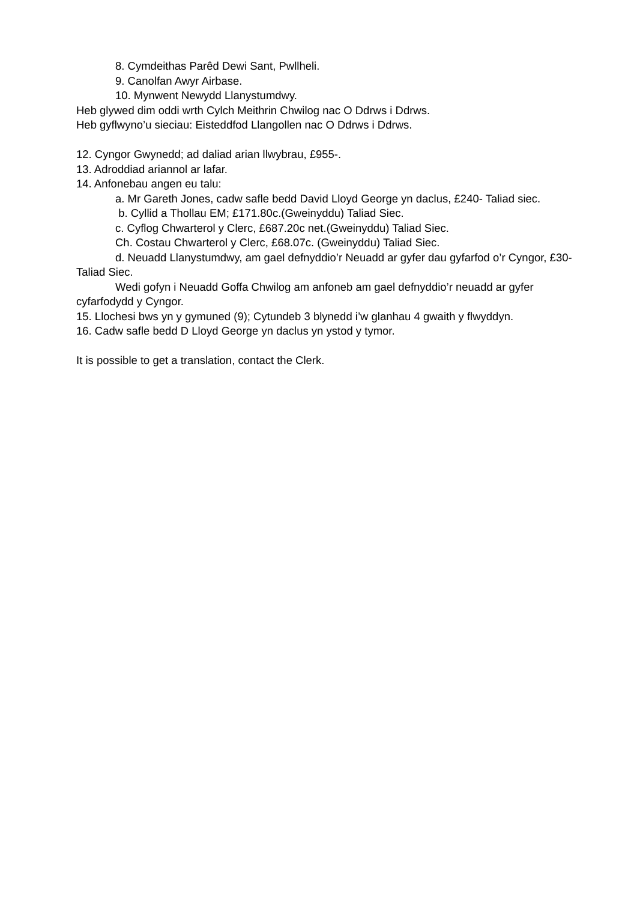8. Cymdeithas Parêd Dewi Sant, Pwllheli.
9. Canolfan Awyr Airbase.
10. Mynwent Newydd Llanystumdwy.
Heb glywed dim oddi wrth Cylch Meithrin Chwilog nac O Ddrws i Ddrws.
Heb gyflwyno’u sieciau: Eisteddfod Llangollen nac O Ddrws i Ddrws.
12. Cyngor Gwynedd; ad daliad arian llwybrau, £955-.
13. Adroddiad ariannol ar lafar.
14. Anfonebau angen eu talu:
a. Mr Gareth Jones, cadw safle bedd David Lloyd George yn daclus, £240- Taliad siec.
b. Cyllid a Thollau EM; £171.80c.(Gweinyddu) Taliad Siec.
c. Cyflog Chwarterol y Clerc, £687.20c net.(Gweinyddu) Taliad Siec.
Ch. Costau Chwarterol y Clerc, £68.07c. (Gweinyddu) Taliad Siec.
d. Neuadd Llanystumdwy, am gael defnyddio’r Neuadd ar gyfer dau gyfarfod o’r Cyngor, £30- Taliad Siec.
Wedi gofyn i Neuadd Goffa Chwilog am anfoneb am gael defnyddio’r neuadd ar gyfer cyfarfodydd y Cyngor.
15. Llochesi bws yn y gymuned (9); Cytundeb 3 blynedd i’w glanhau 4 gwaith y flwyddyn.
16. Cadw safle bedd D Lloyd George yn daclus yn ystod y tymor.
It is possible to get a translation, contact the Clerk.